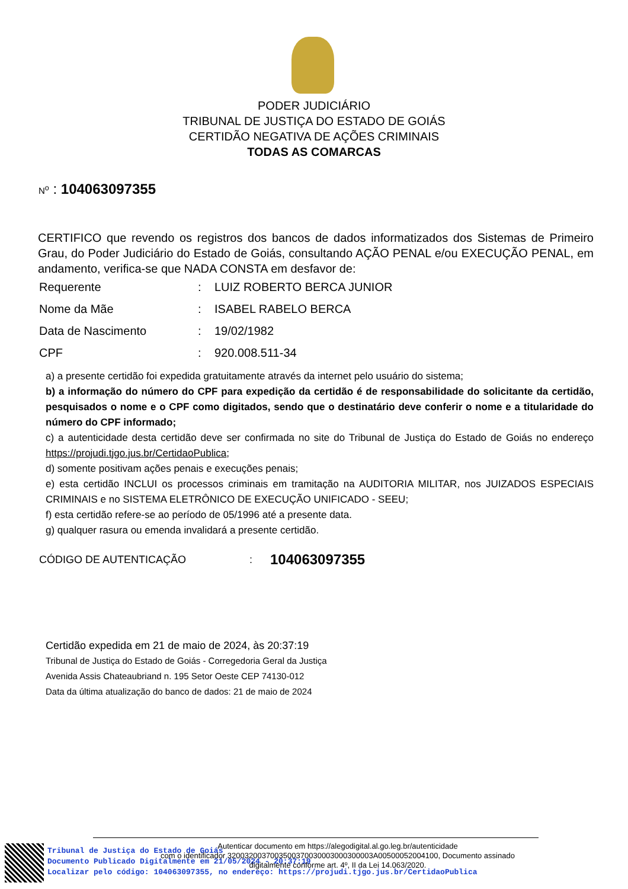PODER JUDICIÁRIO
TRIBUNAL DE JUSTIÇA DO ESTADO DE GOIÁS
CERTIDÃO NEGATIVA DE AÇÕES CRIMINAIS
TODAS AS COMARCAS
N<sup>o</sup> : 104063097355
CERTIFICO que revendo os registros dos bancos de dados informatizados dos Sistemas de Primeiro Grau, do Poder Judiciário do Estado de Goiás, consultando AÇÃO PENAL e/ou EXECUÇÃO PENAL, em andamento, verifica-se que NADA CONSTA em desfavor de:
| Requerente | : | LUIZ ROBERTO BERCA JUNIOR |
| Nome da Mãe | : | ISABEL RABELO BERCA |
| Data de Nascimento | : | 19/02/1982 |
| CPF | : | 920.008.511-34 |
a) a presente certidão foi expedida gratuitamente através da internet pelo usuário do sistema;
b) a informação do número do CPF para expedição da certidão é de responsabilidade do solicitante da certidão, pesquisados o nome e o CPF como digitados, sendo que o destinatário deve conferir o nome e a titularidade do número do CPF informado;
c) a autenticidade desta certidão deve ser confirmada no site do Tribunal de Justiça do Estado de Goiás no endereço https://projudi.tjgo.jus.br/CertidaoPublica;
d) somente positivam ações penais e execuções penais;
e) esta certidão INCLUI os processos criminais em tramitação na AUDITORIA MILITAR, nos JUIZADOS ESPECIAIS CRIMINAIS e no SISTEMA ELETRÔNICO DE EXECUÇÃO UNIFICADO - SEEU;
f) esta certidão refere-se ao período de 05/1996 até a presente data.
g) qualquer rasura ou emenda invalidará a presente certidão.
CÓDIGO DE AUTENTICAÇÃO: 104063097355
Certidão expedida em 21 de maio de 2024, às 20:37:19
Tribunal de Justiça do Estado de Goiás - Corregedoria Geral da Justiça
Avenida Assis Chateaubriand n. 195 Setor Oeste CEP 74130-012
Data da última atualização do banco de dados: 21 de maio de 2024
Tribunal de Justiça do Estado de Goiás
Documento Publicado Digitalmente em 21/05/2024 - 20:37:19
Localizar pelo código: 104063097355, no endereço: https://projudi.tjgo.jus.br/CertidaoPublica
Autenticar documento em https://alegodigital.al.go.leg.br/autenticidade
com o identificador 3200320037003500370030003000300003A00500052004100, Documento assinado
digitalmente conforme art. 4º, II da Lei 14.063/2020.